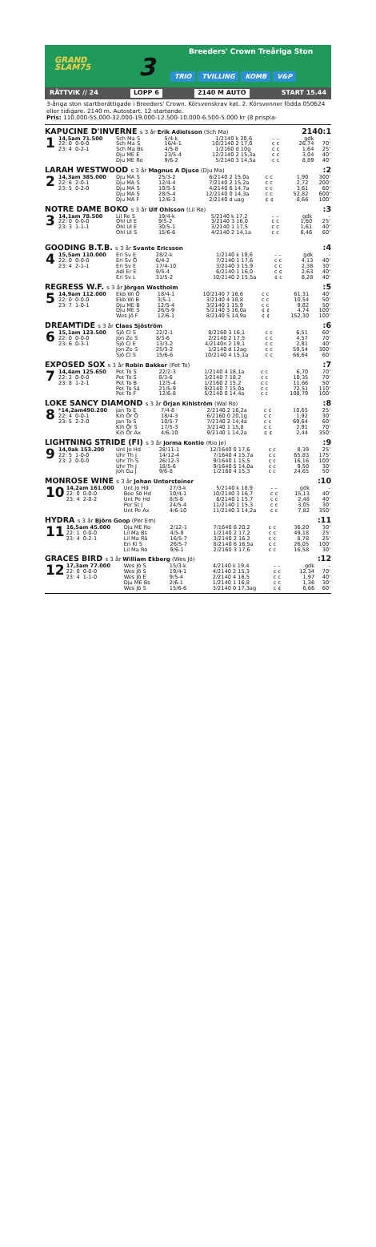GRAND
SLAM75
3
Breeders' Crown Treåriga Ston
TRIO TVILLING KOMB V&P
RÄTTVIK // 24 LOPP 6 2140 M AUTO START 15.44
3-åriga ston startberättigade i Breeders' Crown. Körsvenskrav kat. 2. Körsvenner födda 050624 eller tidigare. 2140 m. Autostart. 12 startande.
Pris: 110.000-55.000-32.000-19.000-12.500-10.000-6.500-5.000 kr (8 prispla-
KAPUCINE D'INVERNE s 3 år Erik Adielsson (Sch Ma) 2140:1
| 1 | 14,5am 71.500 | Sch Ma S | 5/4-k | 1/2140 | k 20,6 | – – | gdk | - |
| | 22: 0 0-0-0 | Sch Ma S | 16/4-1 | 10/2140 | 2 17,0 | c c | 26,74 | 70' |
| | 23: 4 0-2-1 | Sch Ma Bs | 4/5-8 | 1/2160 | d 10g | c c | 1,64 | 25' |
| | | Dju ME E | 23/5-4 | 12/2140 | 2 15,3a | c c | 3,04 | 40' |
| | | Dju ME Ro | 9/6-2 | 5/2140 | 3 14,5a | c c | 8,89 | 40' |
LARAH WESTWOOD s 3 år Magnus A Djuse (Dju Ma):2
| 2 | 14,3am 385.000 | Dju MA S | 25/3-2 | 6/2140 | 2 15,0a | c c | 1,90 | 300' |
| | 22: 6 2-0-1 | Dju MA S | 12/4-4 | 7/2140 | 2 15,2a | c c | 2,72 | 200' |
| | 23: 5 0-2-0 | Dju MA S | 10/5-5 | 4/2140 | 6 14,7a | c c | 3,61 | 60' |
| | | Dju MA S | 28/5-4 | 12/2140 | 0 14,3a | c c | 52,82 | 600' |
| | | Dju MA F | 12/6-3 | 2/2140 | d uag | ¢ ¢ | 8,66 | 100' |
NOTRE DAME BOKO s 3 år Ulf Ohlsson (Lil Re):3
| 3 | 14,1am 78.500 | Lil Re S | 19/4-k | 5/2140 | k 17,2 | – – | gdk | - |
| | 22: 0 0-0-0 | Ohl Ul E | 9/5-2 | 3/2140 | 3 16,0 | c c | 1,60 | 25' |
| | 23: 3 1-1-1 | Ohl Ul E | 30/5-1 | 3/2140 | 1 17,5 | c c | 1,61 | 40' |
| | | Ohl Ul S | 15/6-6 | 4/2140 | 2 14,1a | c c | 6,46 | 60' |
GOODING B.T.B. s 3 år Svante Ericsson:4
| 4 | 15,5am 110.000 | Eri Sv E | 28/2-k | 1/2140 | k 18,6 | – – | gdk | - |
| | 22: 0 0-0-0 | Eri Sv Ö | 6/4-2 | 7/2140 | 1 17,6 | c c | 4,13 | 40' |
| | 23: 4 2-1-1 | Eri Sv E | 17/4-10 | 3/2140 | 3 15,9 | c c | 2,38 | 30' |
| | | Adi Er E | 9/5-4 | 6/2140 | 1 16,0 | c ¢ | 2,63 | 40' |
| | | Eri Sv L | 31/5-2 | 10/2140 | 2 15,5a | ¢ c | 8,28 | 40' |
REGRESS W.F. s 3 år Jörgen Westholm:5
| 5 | 14,9am 112.000 | Ekb Wi Ö | 18/4-1 | 10/2140 | 7 16,6 | c c | 61,31 | 40' |
| | 22: 0 0-0-0 | Ekb Wi B | 3/5-1 | 3/2140 | 4 18,8 | c c | 10,54 | 50' |
| | 23: 7 1-0-1 | Dju ME B | 12/5-4 | 3/2140 | 1 15,9 | c c | 9,82 | 50' |
| | | Dju ME S | 26/5-9 | 5/2140 | 3 16,0a | ¢ ¢ | 4,74 | 100' |
| | | Wes Jö F | 12/6-1 | 8/2140 | 5 14,9a | ¢ ¢ | 152,30 | 100' |
DREAMTIDE s 3 år Claes Sjöström:6
| 6 | 15,1am 123.500 | Sjö Cl S | 22/2-1 | 8/2160 | 3 16,1 | c c | 6,51 | 60' |
| | 22: 0 0-0-0 | Jon Ze S | 8/3-6 | 2/2140 | 2 17,5 | c c | 4,57 | 70' |
| | 23: 6 0-3-1 | Sjö Cl E | 13/3-2 | 4/2140n | 2 19,1 | c c | 2,81 | 40' |
| | | Jon Ze S | 25/3-2 | 1/2140 | d 12ag | c c | 59,54 | 300' |
| | | Sjö Cl S | 15/6-6 | 10/2140 | 4 15,1a | c c | 66,64 | 60' |
EXPOSED SOX s 3 år Robin Bakker (Pet To):7
| 7 | 14,4am 125.650 | Pet To S | 22/2-3 | 1/2140 | 4 18,1a | c c | 6,70 | 70' |
| | 22: 2 0-0-0 | Pet To S | 8/3-6 | 3/2140 | 7 18,2 | c c | 10,35 | 70' |
| | 23: 8 1-2-1 | Pet To B | 12/5-4 | 1/2160 | 2 15,2 | c c | 11,66 | 50' |
| | | Pet To Sä | 21/5-9 | 9/2140 | 7 15,0a | c c | 72,51 | 110' |
| | | Pet To F | 12/6-8 | 5/2140 | 0 14,4a | c c | 108,79 | 100' |
LOKE SANCY DIAMOND s 3 år Örjan Kihlström (Wal Ro):8
| 8 | *14,2am490.200 | Jan To E | 7/4-8 | 2/2140 | 2 16,2a | c c | 10,65 | 25' |
| | 22: 4 0-0-1 | Kih Ör Ö | 18/4-3 | 6/2160 | 0 20,1g | c c | 1,92 | 30' |
| | 23: 5 2-2-0 | Jan To S | 10/5-7 | 7/2140 | 2 14,4a | c c | 69,64 | 60' |
| | | Kih Ör S | 17/5-3 | 3/2140 | 1 15,8 | c c | 2,91 | 70' |
| | | Kih Ör Ax | 4/6-10 | 9/2140 | 1 14,2a | ¢ ¢ | 2,44 | 350' |
LIGHTNING STRIDE (FI) s 3 år Jorma Kontio (Rio Je):9
| 9 | 14,0ak 153.200 | Unt Jo Hd | 28/11-1 | 12/1640 | 0 17,6 | c c | 8,39 | 25' |
| | 22: 5 1-0-0 | Uhr Th J | 14/12-4 | 7/1640 | 4 15,7a | c c | 65,83 | 175' |
| | 23: 2 0-0-0 | Uhr Th S | 26/12-3 | 9/1640 | 1 15,5 | c c | 16,16 | 100' |
| | | Uhr Th J | 18/5-6 | 9/1640 | 5 14,0a | c c | 9,50 | 30' |
| | | Joh Gu J | 9/6-8 | 1/2160 | 4 15,3 | c c | 24,65 | 50' |
MONROSE WINE s 3 år Johan Untersteiner:10
| 10 | 14,2am 161.000 | Unt Jo Hd | 27/3-k | 5/2140 | k 18,9 | – – | gdk | - |
| | 22: 0 0-0-0 | Boe Sö Hd | 10/4-1 | 10/2140 | 3 16,7 | c c | 15,13 | 40' |
| | 23: 4 2-0-2 | Unt Pe Hd | 8/5-8 | 6/2140 | 1 15,7 | c c | 2,48 | 40' |
| | | Per St J | 24/5-4 | 11/2140 | 1 15,3 | c c | 3,05 | 30' |
| | | Unt Pe Ax | 4/6-10 | 11/2140 | 3 14,2a | c c | 7,82 | 350' |
HYDRA s 3 år Björn Goop (Per Em):11
| 11 | 16,5am 45.000 | Dju ME Ro | 2/12-1 | 7/1640 | 6 20,2 | c c | 36,20 | 30' |
| | 22: 1 0-0-0 | Lil Ma Bs | 4/5-8 | 1/2140 | 2 17,2 | c c | 49,18 | 25' |
| | 23: 4 0-2-1 | Lil Ma Rä | 16/5-7 | 3/2140 | 2 16,2 | c c | 8,78 | 25' |
| | | Eri Ki S | 26/5-7 | 8/2140 | 6 16,5a | c c | 26,05 | 100' |
| | | Lil Ma Ro | 9/6-1 | 2/2160 | 3 17,6 | c c | 16,58 | 30' |
GRACES BIRD s 3 år William Ekberg (Wes Jö):12
| 12 | 17,3am 77.000 | Wes Jö S | 15/3-k | 4/2140 | k 19,4 | – – | gdk | - |
| | 22: 0 0-0-0 | Wes Jö S | 19/4-1 | 4/2140 | 2 15,3 | c c | 12,34 | 70' |
| | 23: 4 1-1-0 | Wes Jö E | 9/5-4 | 2/2140 | 4 16,5 | c c | 1,97 | 40' |
| | | Dju ME Bs | 2/6-1 | 1/2140 | 1 16,8 | c c | 1,36 | 30' |
| | | Wes Jö S | 15/6-6 | 3/2140 | 0 17,3ag | c ¢ | 6,66 | 60' |